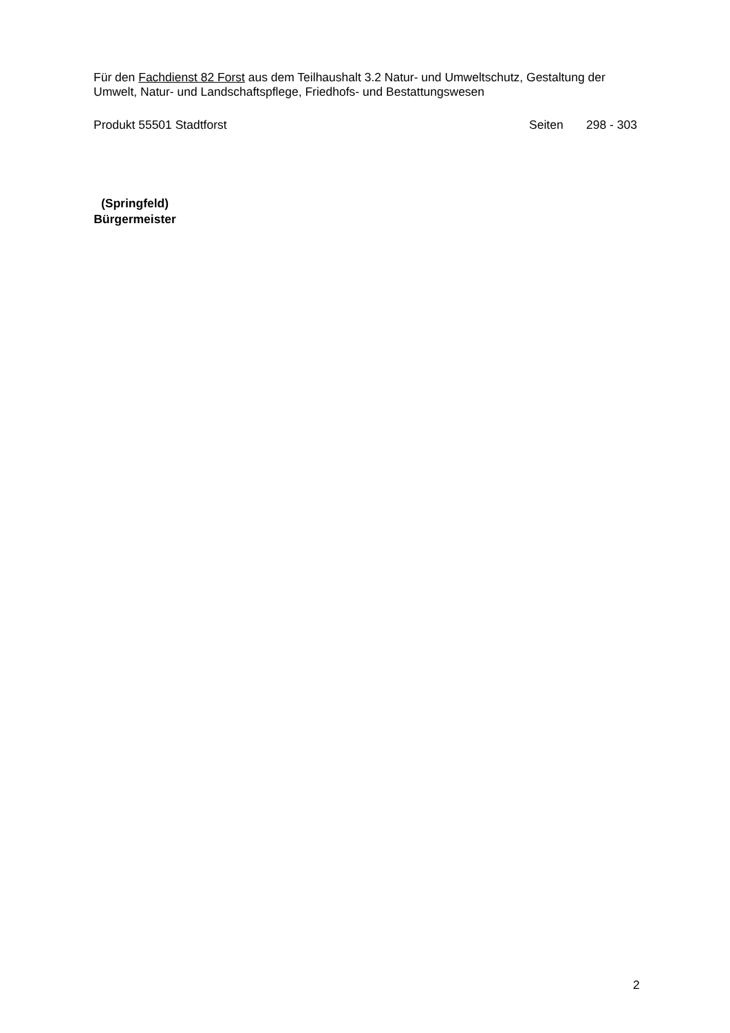Für den Fachdienst 82 Forst aus dem Teilhaushalt 3.2 Natur- und Umweltschutz, Gestaltung der Umwelt, Natur- und Landschaftspflege, Friedhofs- und Bestattungswesen
Produkt 55501 Stadtforst Seiten 298 - 303
(Springfeld)
Bürgermeister
2